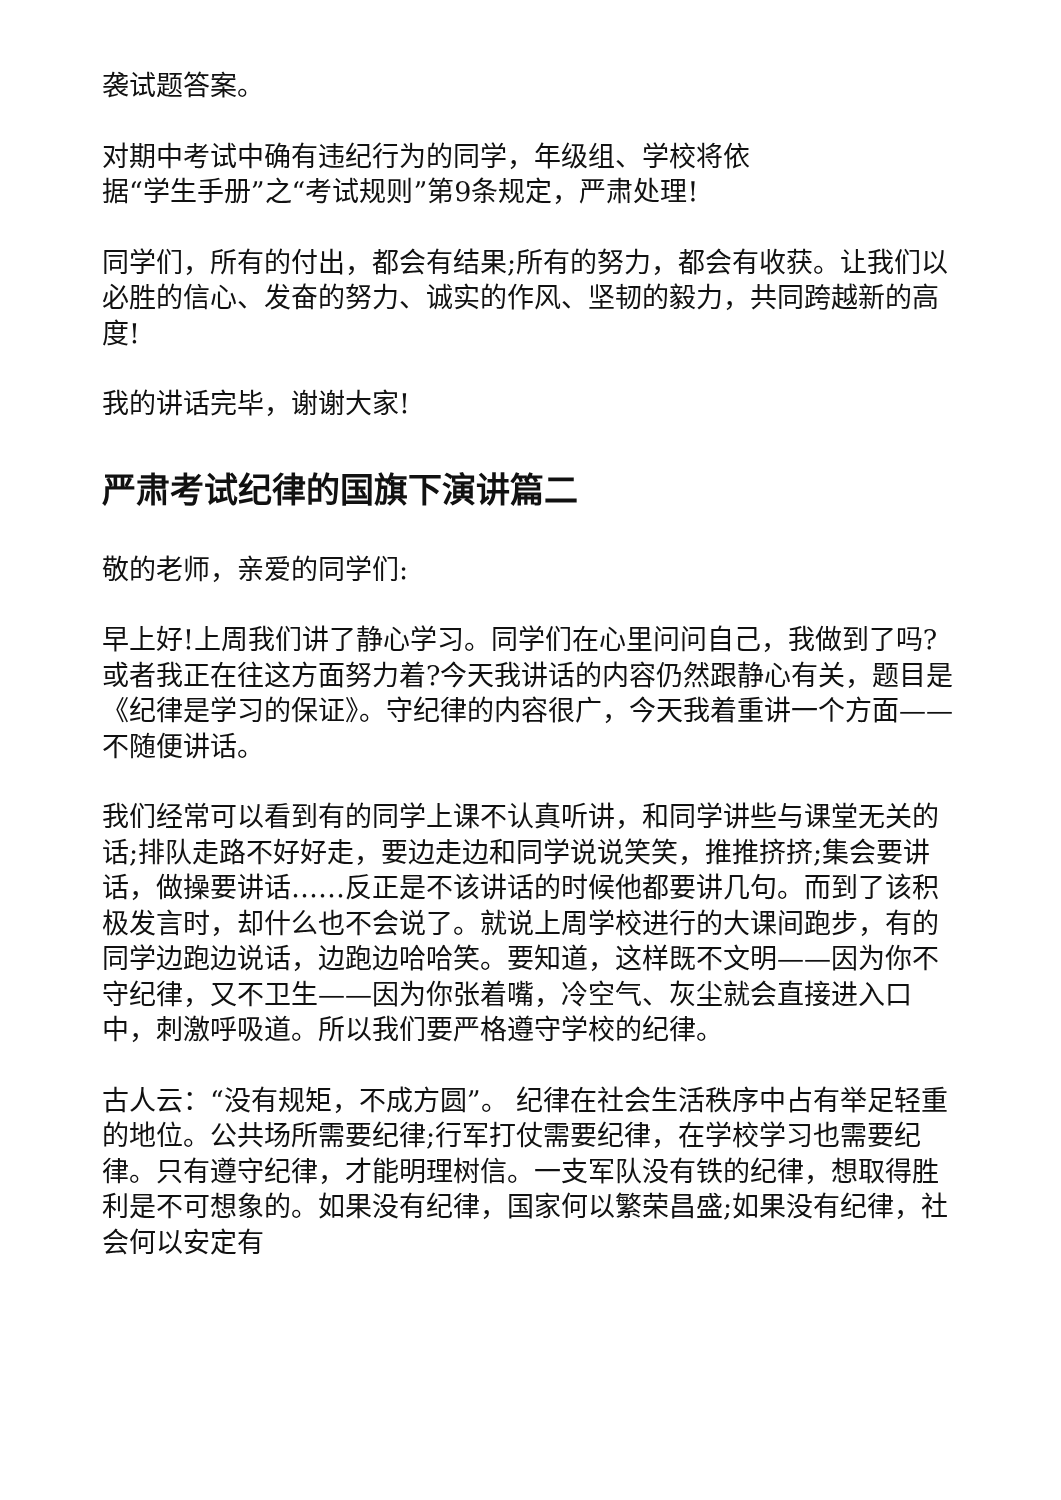袭试题答案。
对期中考试中确有违纪行为的同学，年级组、学校将依
据“学生手册”之“考试规则”第9条规定，严肃处理!
同学们，所有的付出，都会有结果;所有的努力，都会有收获。让我们以必胜的信心、发奋的努力、诚实的作风、坚韧的毅力，共同跨越新的高度!
我的讲话完毕，谢谢大家!
严肃考试纪律的国旗下演讲篇二
敬的老师，亲爱的同学们:
早上好!上周我们讲了静心学习。同学们在心里问问自己，我做到了吗?或者我正在往这方面努力着?今天我讲话的内容仍然跟静心有关，题目是《纪律是学习的保证》。守纪律的内容很广，今天我着重讲一个方面——不随便讲话。
我们经常可以看到有的同学上课不认真听讲，和同学讲些与课堂无关的话;排队走路不好好走，要边走边和同学说说笑笑，推推挤挤;集会要讲话，做操要讲话……反正是不该讲话的时候他都要讲几句。而到了该积极发言时，却什么也不会说了。就说上周学校进行的大课间跑步，有的同学边跑边说话，边跑边哈哈笑。要知道，这样既不文明——因为你不守纪律，又不卫生——因为你张着嘴，冷空气、灰尘就会直接进入口中，刺激呼吸道。所以我们要严格遵守学校的纪律。
古人云：“没有规矩，不成方圆”。 纪律在社会生活秩序中占有举足轻重的地位。公共场所需要纪律;行军打仗需要纪律，在学校学习也需要纪律。只有遵守纪律，才能明理树信。一支军队没有铁的纪律，想取得胜利是不可想象的。如果没有纪律，国家何以繁荣昌盛;如果没有纪律，社会何以安定有